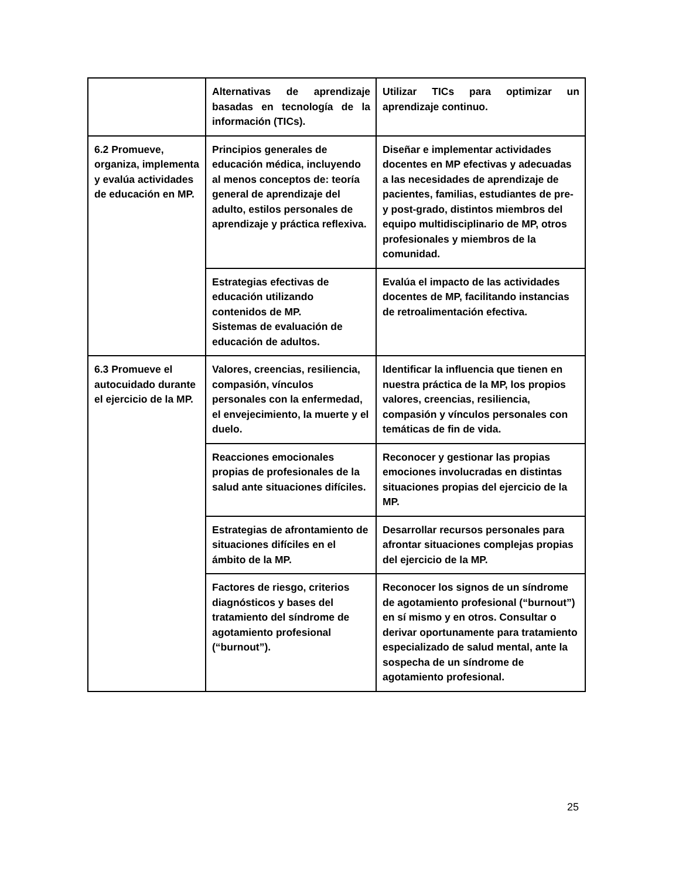| | Alternativas de aprendizaje basadas en tecnología de la información (TICs). | Utilizar TICs para optimizar un aprendizaje continuo. |
| 6.2 Promueve, organiza, implementa y evalúa actividades de educación en MP. | Principios generales de educación médica, incluyendo al menos conceptos de: teoría general de aprendizaje del adulto, estilos personales de aprendizaje y práctica reflexiva. | Diseñar e implementar actividades docentes en MP efectivas y adecuadas a las necesidades de aprendizaje de pacientes, familias, estudiantes de pre- y post-grado, distintos miembros del equipo multidisciplinario de MP, otros profesionales y miembros de la comunidad. |
| | Estrategias efectivas de educación utilizando contenidos de MP. Sistemas de evaluación de educación de adultos. | Evalúa el impacto de las actividades docentes de MP, facilitando instancias de retroalimentación efectiva. |
| 6.3 Promueve el autocuidado durante el ejercicio de la MP. | Valores, creencias, resiliencia, compasión, vínculos personales con la enfermedad, el envejecimiento, la muerte y el duelo. | Identificar la influencia que tienen en nuestra práctica de la MP, los propios valores, creencias, resiliencia, compasión y vínculos personales con temáticas de fin de vida. |
| | Reacciones emocionales propias de profesionales de la salud ante situaciones difíciles. | Reconocer y gestionar las propias emociones involucradas en distintas situaciones propias del ejercicio de la MP. |
| | Estrategias de afrontamiento de situaciones difíciles en el ámbito de la MP. | Desarrollar recursos personales para afrontar situaciones complejas propias del ejercicio de la MP. |
| | Factores de riesgo, criterios diagnósticos y bases del tratamiento del síndrome de agotamiento profesional (“burnout”). | Reconocer los signos de un síndrome de agotamiento profesional (“burnout”) en sí mismo y en otros. Consultar o derivar oportunamente para tratamiento especializado de salud mental, ante la sospecha de un síndrome de agotamiento profesional. |
25